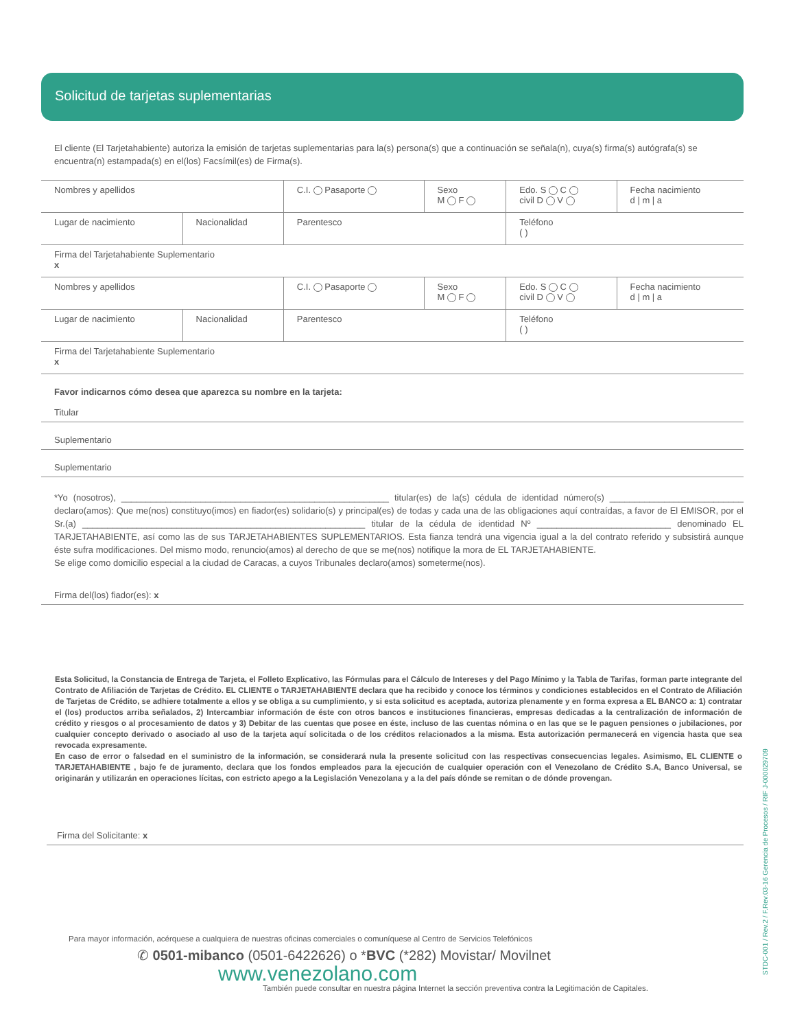Solicitud de tarjetas suplementarias
El cliente (El Tarjetahabiente) autoriza la emisión de tarjetas suplementarias para la(s) persona(s) que a continuación se señala(n), cuya(s) firma(s) autógrafa(s) se encuentra(n) estampada(s) en el(los) Facsímil(es) de Firma(s).
| Nombres y apellidos | | C.I. Pasaporte | Sexo M F | Edo. S C civil D V | Fecha nacimiento d / m / a |
| Lugar de nacimiento | Nacionalidad | Parentesco | | Teléfono ( ) | |
| Firma del Tarjetahabiente Suplementario x | | | | | |
| Nombres y apellidos | | C.I. Pasaporte | Sexo M F | Edo. S C civil D V | Fecha nacimiento d / m / a |
| Lugar de nacimiento | Nacionalidad | Parentesco | | Teléfono ( ) | |
| Firma del Tarjetahabiente Suplementario x | | | | | |
Favor indicarnos cómo desea que aparezca su nombre en la tarjeta:
Titular
Suplementario
Suplementario
*Yo (nosotros), ______________________________________________________ titular(es) de la(s) cédula de identidad número(s) ___________________________ declaro(amos): Que me(nos) constituyo(imos) en fiador(es) solidario(s) y principal(es) de todas y cada una de las obligaciones aquí contraídas, a favor de El EMISOR, por el Sr.(a) _________________________________________________________ titular de la cédula de identidad Nº ___________________________ denominado EL TARJETAHABIENTE, así como las de sus TARJETAHABIENTES SUPLEMENTARIOS. Esta fianza tendrá una vigencia igual a la del contrato referido y subsistirá aunque éste sufra modificaciones. Del mismo modo, renuncio(amos) al derecho de que se me(nos) notifique la mora de EL TARJETAHABIENTE.
Se elige como domicilio especial a la ciudad de Caracas, a cuyos Tribunales declaro(amos) someterme(nos).
Firma del(los) fiador(es): x
Esta Solicitud, la Constancia de Entrega de Tarjeta, el Folleto Explicativo, las Fórmulas para el Cálculo de Intereses y del Pago Mínimo y la Tabla de Tarifas, forman parte integrante del Contrato de Afiliación de Tarjetas de Crédito. EL CLIENTE o TARJETAHABIENTE declara que ha recibido y conoce los términos y condiciones establecidos en el Contrato de Afiliación de Tarjetas de Crédito, se adhiere totalmente a ellos y se obliga a su cumplimiento, y si esta solicitud es aceptada, autoriza plenamente y en forma expresa a EL BANCO a: 1) contratar el (los) productos arriba señalados, 2) Intercambiar información de éste con otros bancos e instituciones financieras, empresas dedicadas a la centralización de información de crédito y riesgos o al procesamiento de datos y 3) Debitar de las cuentas que posee en éste, incluso de las cuentas nómina o en las que se le paguen pensiones o jubilaciones, por cualquier concepto derivado o asociado al uso de la tarjeta aquí solicitada o de los créditos relacionados a la misma. Esta autorización permanecerá en vigencia hasta que sea revocada expresamente.
En caso de error o falsedad en el suministro de la información, se considerará nula la presente solicitud con las respectivas consecuencias legales. Asimismo, EL CLIENTE o TARJETAHABIENTE , bajo fe de juramento, declara que los fondos empleados para la ejecución de cualquier operación con el Venezolano de Crédito S.A, Banco Universal, se originarán y utilizarán en operaciones lícitas, con estricto apego a la Legislación Venezolana y a la del país dónde se remitan o de dónde provengan.
Firma del Solicitante: x
Para mayor información, acérquese a cualquiera de nuestras oficinas comerciales o comuníquese al Centro de Servicios Telefónicos
✆ 0501-mibanco (0501-6422626) o *BVC (*282) Movistar/ Movilnet
www.venezolano.com
También puede consultar en nuestra página Internet la sección preventiva contra la Legitimación de Capitales.
STDC-001 / Rev.2 / F.Rev.03-16 Gerencia de Procesos / RIF J-000029709